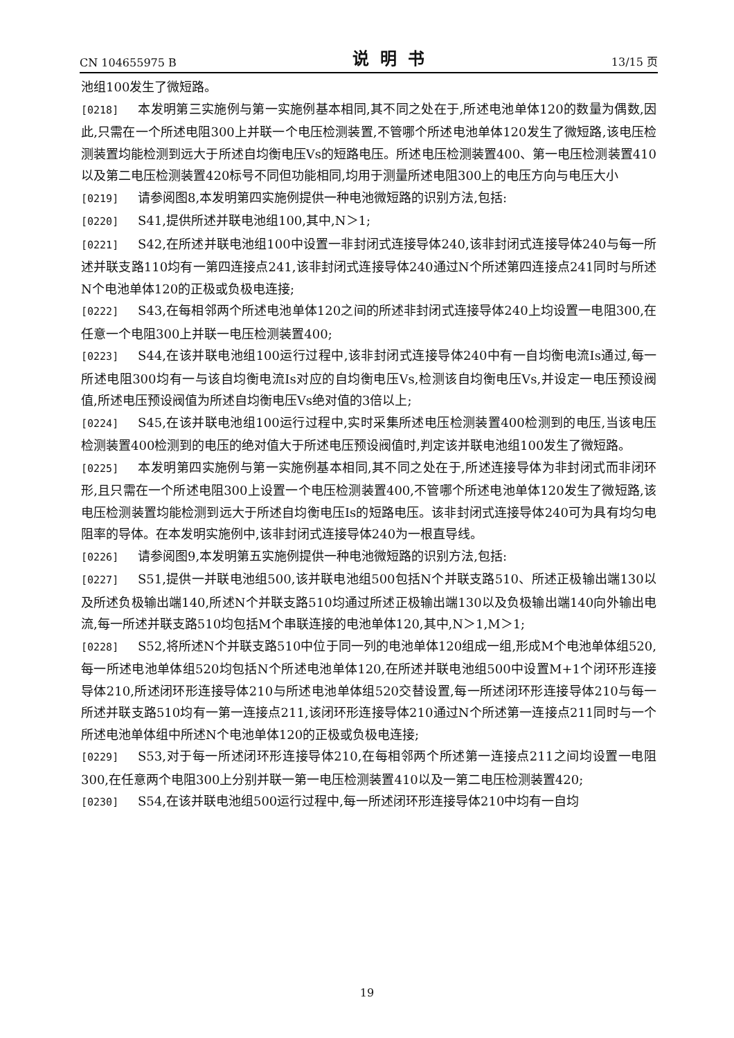CN 104655975 B 说明书 13/15 页
池组100发生了微短路。
[0218] 本发明第三实施例与第一实施例基本相同,其不同之处在于,所述电池单体120的数量为偶数,因此,只需在一个所述电阻300上并联一个电压检测装置,不管哪个所述电池单体120发生了微短路,该电压检测装置均能检测到远大于所述自均衡电压Vs的短路电压。所述电压检测装置400、第一电压检测装置410以及第二电压检测装置420标号不同但功能相同,均用于测量所述电阻300上的电压方向与电压大小
[0219] 请参阅图8,本发明第四实施例提供一种电池微短路的识别方法,包括:
[0220] S41,提供所述并联电池组100,其中,N＞1;
[0221] S42,在所述并联电池组100中设置一非封闭式连接导体240,该非封闭式连接导体240与每一所述并联支路110均有一第四连接点241,该非封闭式连接导体240通过N个所述第四连接点241同时与所述N个电池单体120的正极或负极电连接;
[0222] S43,在每相邻两个所述电池单体120之间的所述非封闭式连接导体240上均设置一电阻300,在任意一个电阻300上并联一电压检测装置400;
[0223] S44,在该并联电池组100运行过程中,该非封闭式连接导体240中有一自均衡电流Is通过,每一所述电阻300均有一与该自均衡电流Is对应的自均衡电压Vs,检测该自均衡电压Vs,并设定一电压预设阀值,所述电压预设阀值为所述自均衡电压Vs绝对值的3倍以上;
[0224] S45,在该并联电池组100运行过程中,实时采集所述电压检测装置400检测到的电压,当该电压检测装置400检测到的电压的绝对值大于所述电压预设阀值时,判定该并联电池组100发生了微短路。
[0225] 本发明第四实施例与第一实施例基本相同,其不同之处在于,所述连接导体为非封闭式而非闭环形,且只需在一个所述电阻300上设置一个电压检测装置400,不管哪个所述电池单体120发生了微短路,该电压检测装置均能检测到远大于所述自均衡电压Is的短路电压。该非封闭式连接导体240可为具有均匀电阻率的导体。在本发明实施例中,该非封闭式连接导体240为一根直导线。
[0226] 请参阅图9,本发明第五实施例提供一种电池微短路的识别方法,包括:
[0227] S51,提供一并联电池组500,该并联电池组500包括N个并联支路510、所述正极输出端130以及所述负极输出端140,所述N个并联支路510均通过所述正极输出端130以及负极输出端140向外输出电流,每一所述并联支路510均包括M个串联连接的电池单体120,其中,N＞1,M＞1;
[0228] S52,将所述N个并联支路510中位于同一列的电池单体120组成一组,形成M个电池单体组520,每一所述电池单体组520均包括N个所述电池单体120,在所述并联电池组500中设置M+1个闭环形连接导体210,所述闭环形连接导体210与所述电池单体组520交替设置,每一所述闭环形连接导体210与每一所述并联支路510均有一第一连接点211,该闭环形连接导体210通过N个所述第一连接点211同时与一个所述电池单体组中所述N个电池单体120的正极或负极电连接;
[0229] S53,对于每一所述闭环形连接导体210,在每相邻两个所述第一连接点211之间均设置一电阻300,在任意两个电阻300上分别并联一第一电压检测装置410以及一第二电压检测装置420;
[0230] S54,在该并联电池组500运行过程中,每一所述闭环形连接导体210中均有一自均
19